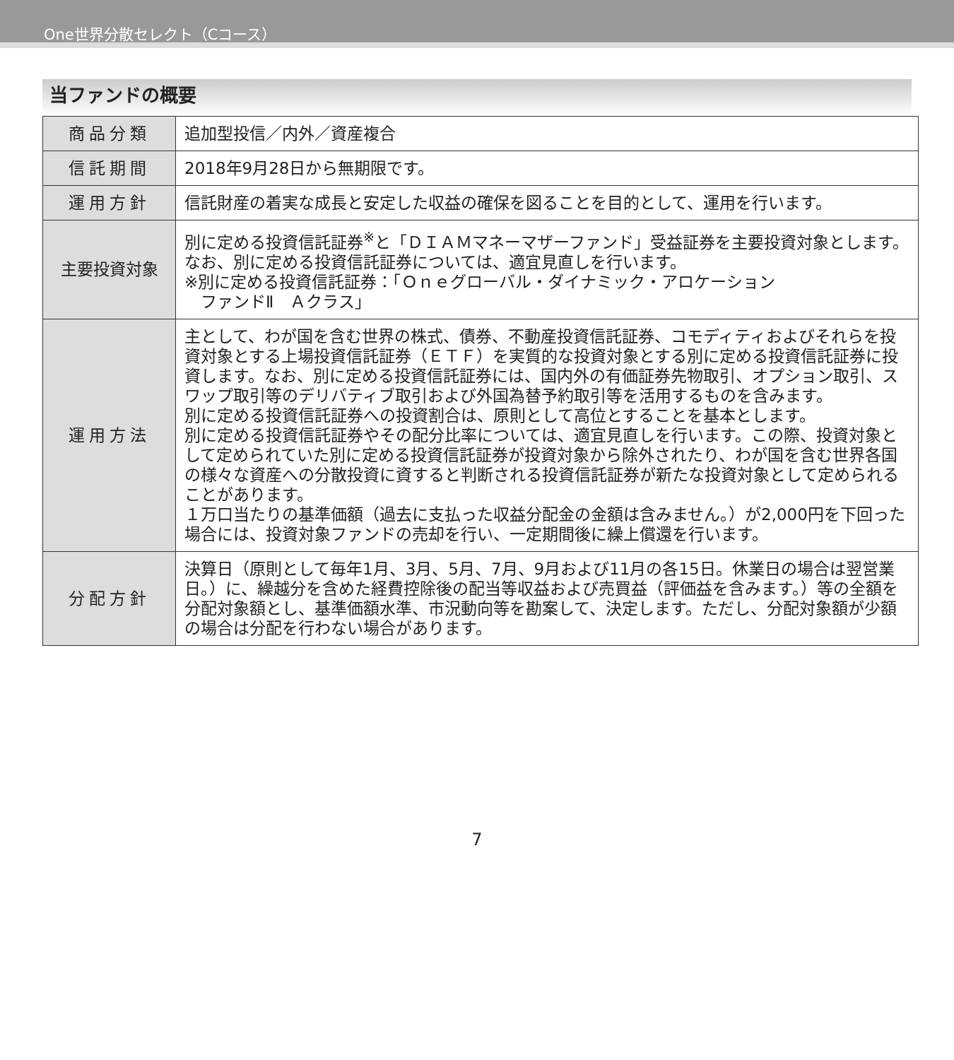One世界分散セレクト（Cコース）
当ファンドの概要
| 商品分類 | 追加型投信／内外／資産複合 |
| 信託期間 | 2018年9月28日から無期限です。 |
| 運用方針 | 信託財産の着実な成長と安定した収益の確保を図ることを目的として、運用を行います。 |
| 主要投資対象 | 別に定める投資信託証券<sup>※</sup>と「ＤＩＡＭマネーマザーファンド」受益証券を主要投資対象とします。なお、別に定める投資信託証券については、適宜見直しを行います。 ※別に定める投資信託証券：「Ｏｎｅグローバル・ダイナミック・アロケーション ファンドⅡ Ａクラス」 |
| 運用方法 | 主として、わが国を含む世界の株式、債券、不動産投資信託証券、コモディティおよびそれらを投資対象とする上場投資信託証券（ＥＴＦ）を実質的な投資対象とする別に定める投資信託証券に投資します。なお、別に定める投資信託証券には、国内外の有価証券先物取引、オプション取引、スワップ取引等のデリバティブ取引および外国為替予約取引等を活用するものを含みます。 別に定める投資信託証券への投資割合は、原則として高位とすることを基本とします。 別に定める投資信託証券やその配分比率については、適宜見直しを行います。この際、投資対象として定められていた別に定める投資信託証券が投資対象から除外されたり、わが国を含む世界各国の様々な資産への分散投資に資すると判断される投資信託証券が新たな投資対象として定められることがあります。 １万口当たりの基準価額（過去に支払った収益分配金の金額は含みません。）が2,000円を下回った場合には、投資対象ファンドの売却を行い、一定期間後に繰上償還を行います。 |
| 分配方針 | 決算日（原則として毎年1月、3月、5月、7月、9月および11月の各15日。休業日の場合は翌営業日。）に、繰越分を含めた経費控除後の配当等収益および売買益（評価益を含みます。）等の全額を分配対象額とし、基準価額水準、市況動向等を勘案して、決定します。ただし、分配対象額が少額の場合は分配を行わない場合があります。 |
7